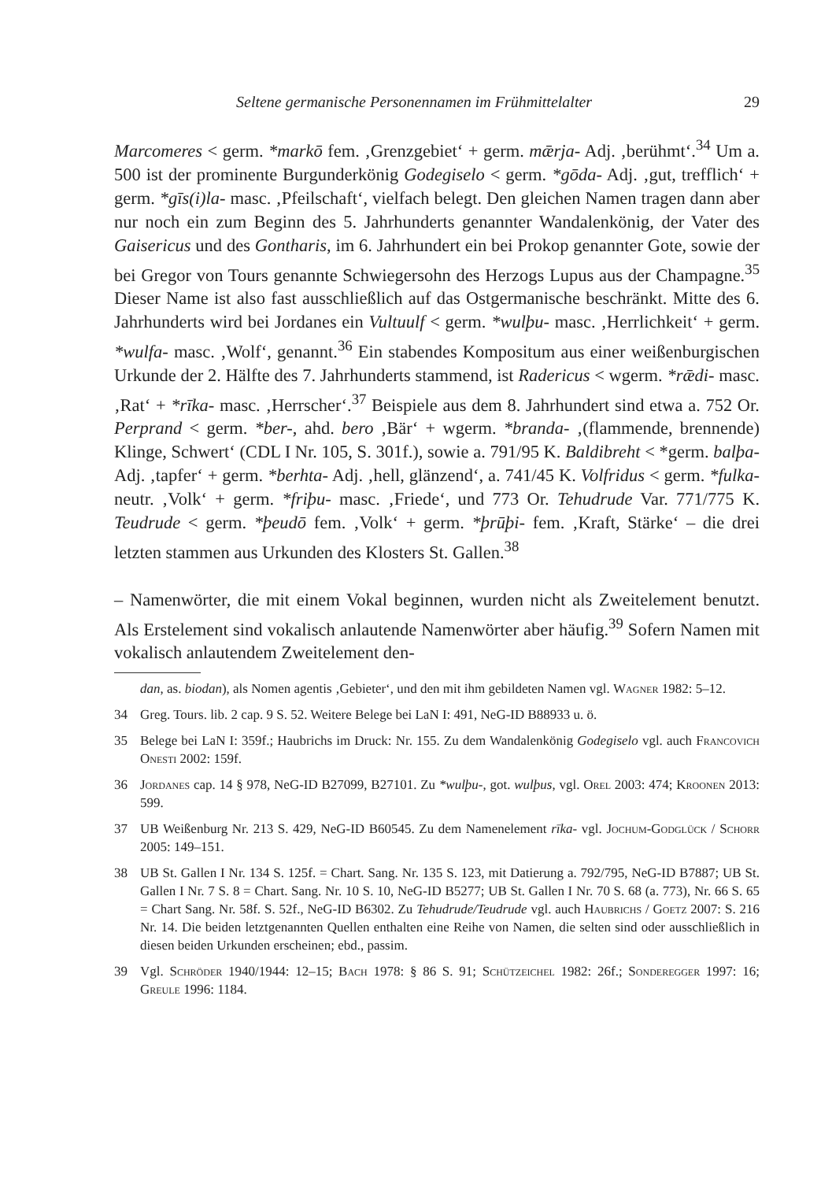Seltene germanische Personennamen im Frühmittelalter 29
Marcomeres < germ. *markō fem. ‚Grenzgebiet‘ + germ. mǣrja- Adj. ‚berühmt‘.<sup>34</sup> Um a. 500 ist der prominente Burgunderkönig Godegiselo < germ. *gōda- Adj. ‚gut, trefflich‘ + germ. *gīs(i)la- masc. ‚Pfeilschaft‘, vielfach belegt. Den gleichen Namen tragen dann aber nur noch ein zum Beginn des 5. Jahrhunderts genannter Wandalenkönig, der Vater des Gaisericus und des Gontharis, im 6. Jahrhundert ein bei Prokop genannter Gote, sowie der bei Gregor von Tours genannte Schwiegersohn des Herzogs Lupus aus der Champagne.<sup>35</sup> Dieser Name ist also fast ausschließlich auf das Ostgermanische beschränkt. Mitte des 6. Jahrhunderts wird bei Jordanes ein Vultuulf < germ. *wulþu- masc. ‚Herrlichkeit‘ + germ. *wulfa- masc. ‚Wolf‘, genannt.<sup>36</sup> Ein stabendes Kompositum aus einer weißenburgischen Urkunde der 2. Hälfte des 7. Jahrhunderts stammend, ist Radericus < wgerm. *rǣdi- masc. ‚Rat‘ + *rīka- masc. ‚Herrscher‘.<sup>37</sup> Beispiele aus dem 8. Jahrhundert sind etwa a. 752 Or. Perprand < germ. *ber-, ahd. bero ‚Bär‘ + wgerm. *branda- ‚(flammende, brennende) Klinge, Schwert‘ (CDL I Nr. 105, S. 301f.), sowie a. 791/95 K. Baldibreht < *germ. balþa- Adj. ‚tapfer‘ + germ. *berhta- Adj. ‚hell, glänzend‘, a. 741/45 K. Volfridus < germ. *fulka- neutr. ‚Volk‘ + germ. *friþu- masc. ‚Friede‘, und 773 Or. Tehudrude Var. 771/775 K. Teudrude < germ. *þeudō fem. ‚Volk‘ + germ. *þrūþi- fem. ‚Kraft, Stärke‘ – die drei letzten stammen aus Urkunden des Klosters St. Gallen.<sup>38</sup>
– Namenwörter, die mit einem Vokal beginnen, wurden nicht als Zweitelement benutzt. Als Erstelement sind vokalisch anlautende Namenwörter aber häufig.<sup>39</sup> Sofern Namen mit vokalisch anlautendem Zweitelement den-
dan, as. biodan), als Nomen agentis ‚Gebieter‘, und den mit ihm gebildeten Namen vgl. Wagner 1982: 5–12.
34 Greg. Tours. lib. 2 cap. 9 S. 52. Weitere Belege bei LaN I: 491, NeG-ID B88933 u. ö.
35 Belege bei LaN I: 359f.; Haubrichs im Druck: Nr. 155. Zu dem Wandalenkönig Godegiselo vgl. auch Francovich Onesti 2002: 159f.
36 Jordanes cap. 14 § 978, NeG-ID B27099, B27101. Zu *wulþu-, got. wulþus, vgl. Orel 2003: 474; Kroonen 2013: 599.
37 UB Weißenburg Nr. 213 S. 429, NeG-ID B60545. Zu dem Namenelement rīka- vgl. Jochum-Godglück / Schorr 2005: 149–151.
38 UB St. Gallen I Nr. 134 S. 125f. = Chart. Sang. Nr. 135 S. 123, mit Datierung a. 792/795, NeG-ID B7887; UB St. Gallen I Nr. 7 S. 8 = Chart. Sang. Nr. 10 S. 10, NeG-ID B5277; UB St. Gallen I Nr. 70 S. 68 (a. 773), Nr. 66 S. 65 = Chart Sang. Nr. 58f. S. 52f., NeG-ID B6302. Zu Tehudrude/Teudrude vgl. auch Haubrichs / Goetz 2007: S. 216 Nr. 14. Die beiden letztgenannten Quellen enthalten eine Reihe von Namen, die selten sind oder ausschließlich in diesen beiden Urkunden erscheinen; ebd., passim.
39 Vgl. Schröder 1940/1944: 12–15; Bach 1978: § 86 S. 91; Schützeichel 1982: 26f.; Sonderegger 1997: 16; Greule 1996: 1184.